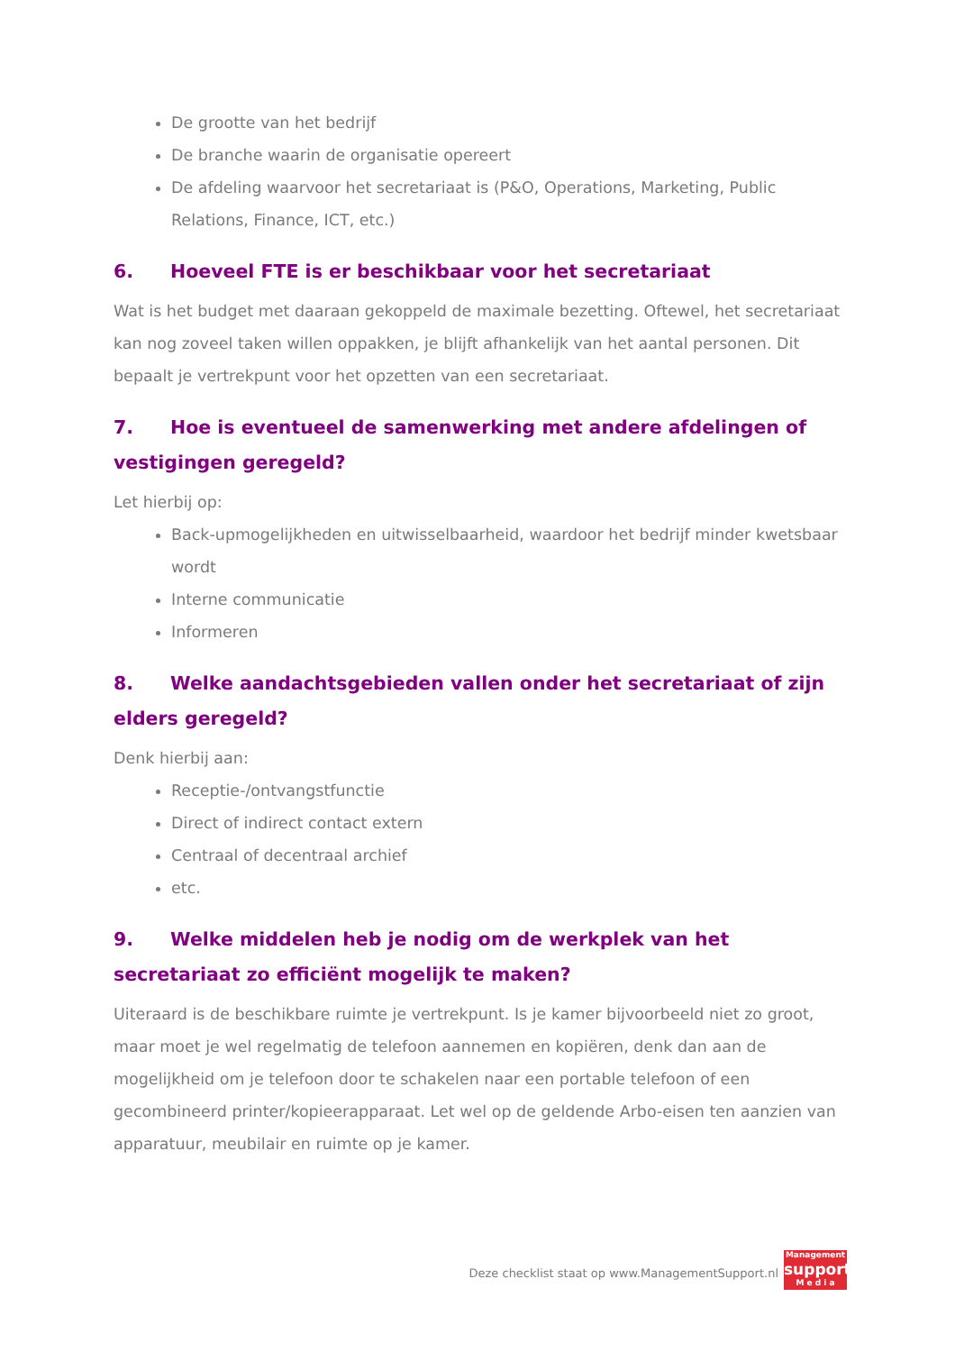De grootte van het bedrijf
De branche waarin de organisatie opereert
De afdeling waarvoor het secretariaat is (P&O, Operations, Marketing, Public Relations, Finance, ICT, etc.)
6. Hoeveel FTE is er beschikbaar voor het secretariaat
Wat is het budget met daaraan gekoppeld de maximale bezetting. Oftewel, het secretariaat kan nog zoveel taken willen oppakken, je blijft afhankelijk van het aantal personen. Dit bepaalt je vertrekpunt voor het opzetten van een secretariaat.
7. Hoe is eventueel de samenwerking met andere afdelingen of vestigingen geregeld?
Let hierbij op:
Back-upmogelijkheden en uitwisselbaarheid, waardoor het bedrijf minder kwetsbaar wordt
Interne communicatie
Informeren
8. Welke aandachtsgebieden vallen onder het secretariaat of zijn elders geregeld?
Denk hierbij aan:
Receptie-/ontvangstfunctie
Direct of indirect contact extern
Centraal of decentraal archief
etc.
9. Welke middelen heb je nodig om de werkplek van het secretariaat zo efficiënt mogelijk te maken?
Uiteraard is de beschikbare ruimte je vertrekpunt. Is je kamer bijvoorbeeld niet zo groot, maar moet je wel regelmatig de telefoon aannemen en kopiëren, denk dan aan de mogelijkheid om je telefoon door te schakelen naar een portable telefoon of een gecombineerd printer/kopieerapparaat. Let wel op de geldende Arbo-eisen ten aanzien van apparatuur, meubilair en ruimte op je kamer.
Deze checklist staat op www.ManagementSupport.nl
Management
support
M e d i a